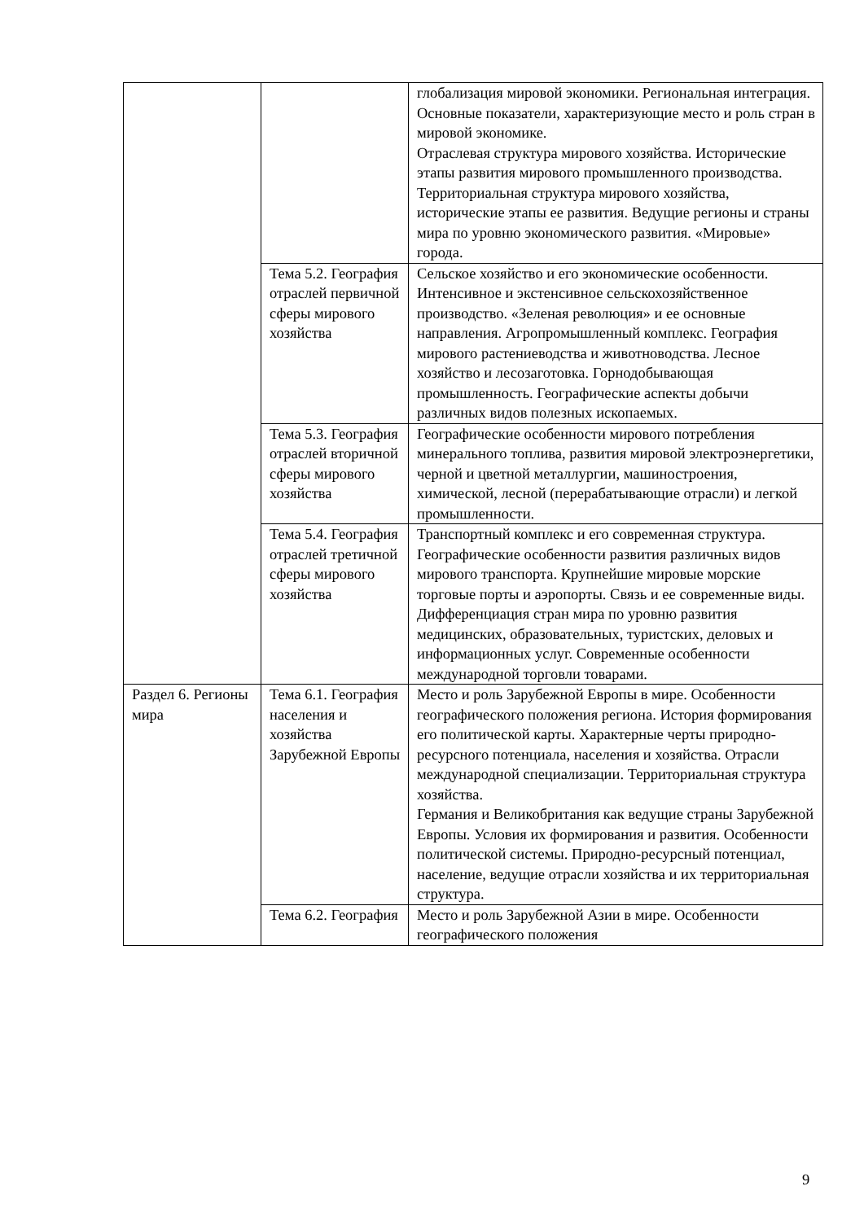| | | глобализация мировой экономики. Региональная интеграция. Основные показатели, характеризующие место и роль стран в мировой экономике. Отраслевая структура мирового хозяйства. Исторические этапы развития мирового промышленного производства. Территориальная структура мирового хозяйства, исторические этапы ее развития. Ведущие регионы и страны мира по уровню экономического развития. «Мировые» города. |
| | Тема 5.2. География отраслей первичной сферы мирового хозяйства | Сельское хозяйство и его экономические особенности. Интенсивное и экстенсивное сельскохозяйственное производство. «Зеленая революция» и ее основные направления. Агропромышленный комплекс. География мирового растениеводства и животноводства. Лесное хозяйство и лесозаготовка. Горнодобывающая промышленность. Географические аспекты добычи различных видов полезных ископаемых. |
| | Тема 5.3. География отраслей вторичной сферы мирового хозяйства | Географические особенности мирового потребления минерального топлива, развития мировой электроэнергетики, черной и цветной металлургии, машиностроения, химической, лесной (перерабатывающие отрасли) и легкой промышленности. |
| | Тема 5.4. География отраслей третичной сферы мирового хозяйства | Транспортный комплекс и его современная структура. Географические особенности развития различных видов мирового транспорта. Крупнейшие мировые морские торговые порты и аэропорты. Связь и ее современные виды. Дифференциация стран мира по уровню развития медицинских, образовательных, туристских, деловых и информационных услуг. Современные особенности международной торговли товарами. |
| Раздел 6. Регионы мира | Тема 6.1. География населения и хозяйства Зарубежной Европы | Место и роль Зарубежной Европы в мире. Особенности географического положения региона. История формирования его политической карты. Характерные черты природно-ресурсного потенциала, населения и хозяйства. Отрасли международной специализации. Территориальная структура хозяйства. Германия и Великобритания как ведущие страны Зарубежной Европы. Условия их формирования и развития. Особенности политической системы. Природно-ресурсный потенциал, население, ведущие отрасли хозяйства и их территориальная структура. |
| | Тема 6.2. География | Место и роль Зарубежной Азии в мире. Особенности географического положения |
9